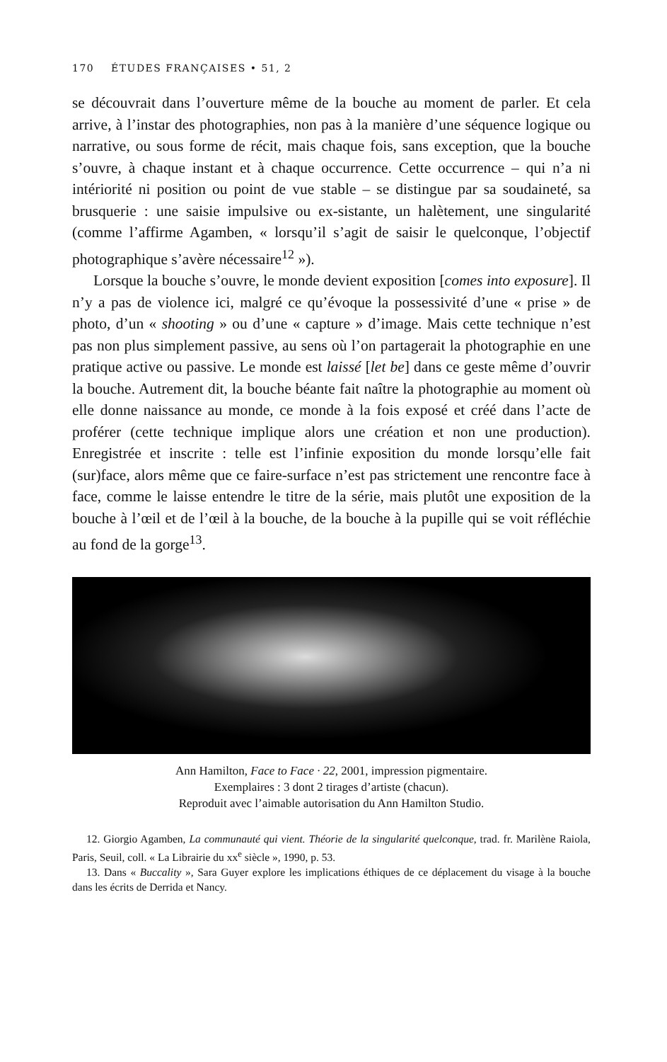170 ÉTUDES FRANÇAISES • 51, 2
se découvrait dans l’ouverture même de la bouche au moment de parler. Et cela arrive, à l’instar des photographies, non pas à la manière d’une séquence logique ou narrative, ou sous forme de récit, mais chaque fois, sans exception, que la bouche s’ouvre, à chaque instant et à chaque occurrence. Cette occurrence – qui n’a ni intériorité ni position ou point de vue stable – se distingue par sa soudaineté, sa brusquerie : une saisie impulsive ou ex-sistante, un halètement, une singularité (comme l’affirme Agamben, « lorsqu’il s’agit de saisir le quelconque, l’objectif photographique s’avère nécessaire<sup>12</sup> »).
Lorsque la bouche s’ouvre, le monde devient exposition [comes into exposure]. Il n’y a pas de violence ici, malgré ce qu’évoque la possessivité d’une « prise » de photo, d’un « shooting » ou d’une « capture » d’image. Mais cette technique n’est pas non plus simplement passive, au sens où l’on partagerait la photographie en une pratique active ou passive. Le monde est laissé [let be] dans ce geste même d’ouvrir la bouche. Autrement dit, la bouche béante fait naître la photographie au moment où elle donne naissance au monde, ce monde à la fois exposé et créé dans l’acte de proférer (cette technique implique alors une création et non une production). Enregistrée et inscrite : telle est l’infinie exposition du monde lorsqu’elle fait (sur)face, alors même que ce faire-surface n’est pas strictement une rencontre face à face, comme le laisse entendre le titre de la série, mais plutôt une exposition de la bouche à l’œil et de l’œil à la bouche, de la bouche à la pupille qui se voit réfléchie au fond de la gorge<sup>13</sup>.
Ann Hamilton, Face to Face · 22, 2001, impression pigmentaire.
Exemplaires : 3 dont 2 tirages d’artiste (chacun).
Reproduit avec l’aimable autorisation du Ann Hamilton Studio.
12. Giorgio Agamben, La communauté qui vient. Théorie de la singularité quelconque, trad. fr. Marilène Raiola, Paris, Seuil, coll. « La Librairie du xx<sup>e</sup> siècle », 1990, p. 53.
13. Dans « Buccality », Sara Guyer explore les implications éthiques de ce déplacement du visage à la bouche dans les écrits de Derrida et Nancy.